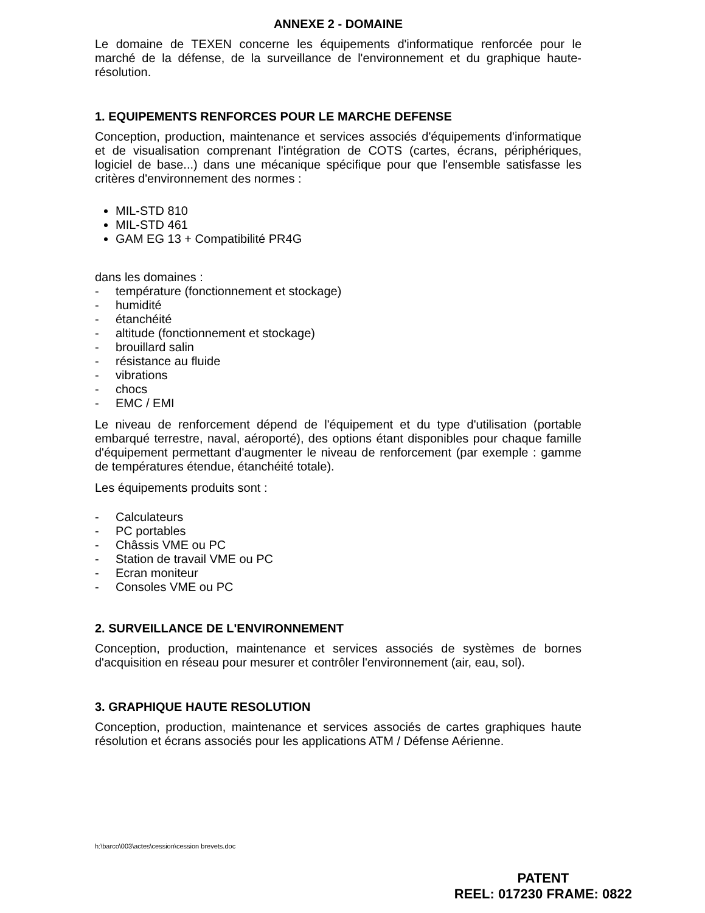ANNEXE 2 - DOMAINE
Le domaine de TEXEN concerne les équipements d'informatique renforcée pour le marché de la défense, de la surveillance de l'environnement et du graphique haute-résolution.
1. EQUIPEMENTS RENFORCES POUR LE MARCHE DEFENSE
Conception, production, maintenance et services associés d'équipements d'informatique et de visualisation comprenant l'intégration de COTS (cartes, écrans, périphériques, logiciel de base...) dans une mécanique spécifique pour que l'ensemble satisfasse les critères d'environnement des normes :
MIL-STD 810
MIL-STD 461
GAM EG 13 + Compatibilité PR4G
dans les domaines :
- température (fonctionnement et stockage)
- humidité
- étanchéité
- altitude (fonctionnement et stockage)
- brouillard salin
- résistance au fluide
- vibrations
- chocs
- EMC / EMI
Le niveau de renforcement dépend de l'équipement et du type d'utilisation (portable embarqué terrestre, naval, aéroporté), des options étant disponibles pour chaque famille d'équipement permettant d'augmenter le niveau de renforcement (par exemple : gamme de températures étendue, étanchéité totale).
Les équipements produits sont :
- Calculateurs
- PC portables
- Châssis VME ou PC
- Station de travail VME ou PC
- Ecran moniteur
- Consoles VME ou PC
2. SURVEILLANCE DE L'ENVIRONNEMENT
Conception, production, maintenance et services associés de systèmes de bornes d'acquisition en réseau pour mesurer et contrôler l'environnement (air, eau, sol).
3. GRAPHIQUE HAUTE RESOLUTION
Conception, production, maintenance et services associés de cartes graphiques haute résolution et écrans associés pour les applications ATM / Défense Aérienne.
h:\barco\003\actes\cession\cession brevets.doc
PATENT
REEL: 017230 FRAME: 0822